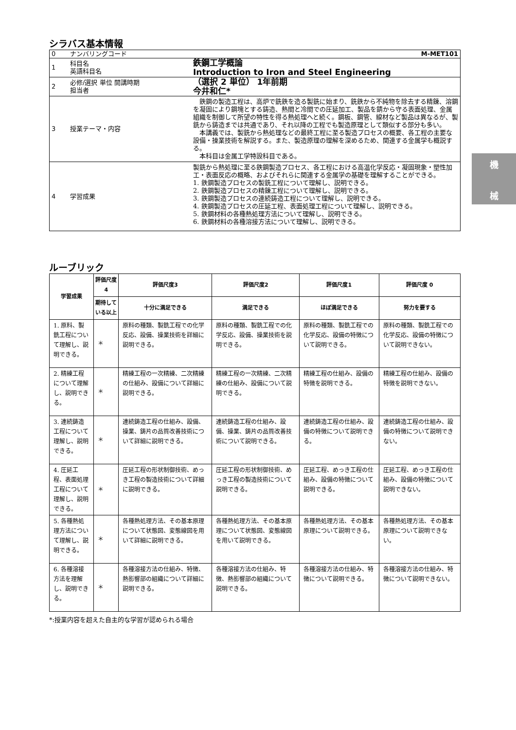機
械
シラバス基本情報
| 0 | ナンバリングコード M-MET101 | |
| 1 | 科目名 英語科目名 | 鉄鋼工学概論 Introduction to Iron and Steel Engineering |
| 2 | 必修/選択 単位 開講時期 担当者 | （選択 2 単位） 1年前期 今井和仁* |
| 3 | 授業テーマ・内容 | 鉄鋼の製造工程は、高炉で銑鉄を造る製銑に始まり、銑鉄から不純物を除去する精錬、溶鋼を凝固により鋼塊とする鋳造、熱間と冷間での圧延加工、製品を錆から守る表面処理、金属組織を制御して所望の特性を得る熱処理へと続く。鋼板、鋼管、線材など製品は異なるが、製銑から鋳造までは共通であり、それ以降の工程でも製造原理として類似する部分も多い。 本講義では、製銑から熱処理などの最終工程に至る製造プロセスの概要、各工程の主要な設備・操業技術を解説する。また、製造原理の理解を深めるため、関連する金属学も概説する。 本科目は金属工学特設科目である。 |
| 4 | 学習成果 | 製銑から熱処理に至る鉄鋼製造プロセス、各工程における高温化学反応・凝固現象・塑性加工・表面反応の概略、およびそれらに関連する金属学の基礎を理解することができる。 1. 鉄鋼製造プロセスの製銑工程について理解し、説明できる。 2. 鉄鋼製造プロセスの精錬工程について理解し、説明できる。 3. 鉄鋼製造プロセスの連続鋳造工程について理解し、説明できる。 4. 鉄鋼製造プロセスの圧延工程、表面処理工程について理解し、説明できる。 5. 鉄鋼材料の各種熱処理方法について理解し、説明できる。 6. 鉄鋼材料の各種溶接方法について理解し、説明できる。 |
ルーブリック
| 学習成果 | 評価尺度 4 | 評価尺度3 | 評価尺度2 | 評価尺度1 | 評価尺度 0 |
| --- | --- | --- | --- | --- | --- |
| | 期待している以上 | 十分に満足できる | 満足できる | ほぼ満足できる | 努力を要する |
| 1. 原料、製銑工程について理解し、説明できる。 | ＊ | 原料の種類、製銑工程での化学反応、設備、操業技術を詳細に説明できる。 | 原料の種類、製銑工程での化学反応、設備、操業技術を説明できる。 | 原料の種類、製銑工程での化学反応、設備の特徴について説明できる。 | 原料の種類、製銑工程での化学反応、設備の特徴について説明できない。 |
| 2. 精練工程について理解し、説明できる。 | ＊ | 精練工程の一次精練、二次精練の仕組み、設備について詳細に説明できる。 | 精練工程の一次精練、二次精練の仕組み、設備について説明できる。 | 精練工程の仕組み、設備の特徴を説明できる。 | 精練工程の仕組み、設備の特徴を説明できない。 |
| 3. 連続鋳造工程について理解し、説明できる。 | ＊ | 連続鋳造工程の仕組み、設備、操業、鋳片の品質改善技術について詳細に説明できる。 | 連続鋳造工程の仕組み、設備、操業、鋳片の品質改善技術について説明できる。 | 連続鋳造工程の仕組み、設備の特徴について説明できる。 | 連続鋳造工程の仕組み、設備の特徴について説明できない。 |
| 4. 圧延工程、表面処理工程について理解し、説明できる。 | ＊ | 圧延工程の形状制御技術、めっき工程の製造技術について詳細に説明できる。 | 圧延工程の形状制御技術、めっき工程の製造技術について説明できる。 | 圧延工程、めっき工程の仕組み、設備の特徴について説明できる。 | 圧延工程、めっき工程の仕組み、設備の特徴について説明できない。 |
| 5. 各種熱処理方法について理解し、説明できる。 | ＊ | 各種熱処理方法、その基本原理について状態図、変態線図を用いて詳細に説明できる。 | 各種熱処理方法、その基本原理について状態図、変態線図を用いて説明できる。 | 各種熱処理方法、その基本原理について説明できる。 | 各種熱処理方法、その基本原理について説明できない。 |
| 6. 各種溶接方法を理解し、説明できる。 | ＊ | 各種溶接方法の仕組み、特徴、熱影響部の組織について詳細に説明できる。 | 各種溶接方法の仕組み、特徴、熱影響部の組織について説明できる。 | 各種溶接方法の仕組み、特徴について説明できる。 | 各種溶接方法の仕組み、特徴について説明できない。 |
*:授業内容を超えた自主的な学習が認められる場合